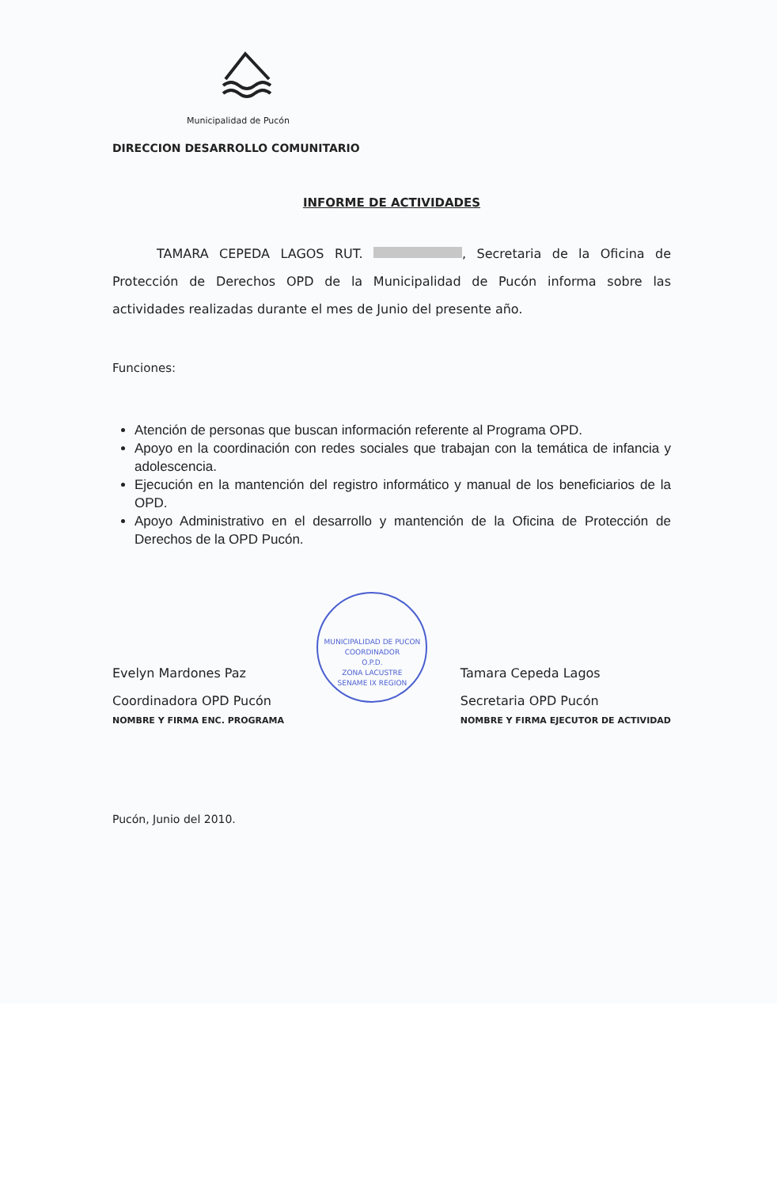Municipalidad de Pucón
DIRECCION DESARROLLO COMUNITARIO
INFORME DE ACTIVIDADES
TAMARA CEPEDA LAGOS RUT. , Secretaria de la Oficina de Protección de Derechos OPD de la Municipalidad de Pucón informa sobre las actividades realizadas durante el mes de Junio del presente año.
Funciones:
Atención de personas que buscan información referente al Programa OPD.
Apoyo en la coordinación con redes sociales que trabajan con la temática de infancia y adolescencia.
Ejecución en la mantención del registro informático y manual de los beneficiarios de la OPD.
Apoyo Administrativo en el desarrollo y mantención de la Oficina de Protección de Derechos de la OPD Pucón.
Evelyn Mardones Paz
Coordinadora OPD Pucón
NOMBRE Y FIRMA ENC. PROGRAMA
MUNICIPALIDAD DE PUCON
COORDINADOR
O.P.D.
ZONA LACUSTRE
SENAME IX REGION
Tamara Cepeda Lagos
Secretaria OPD Pucón
NOMBRE Y FIRMA EJECUTOR DE ACTIVIDAD
Pucón, Junio del 2010.